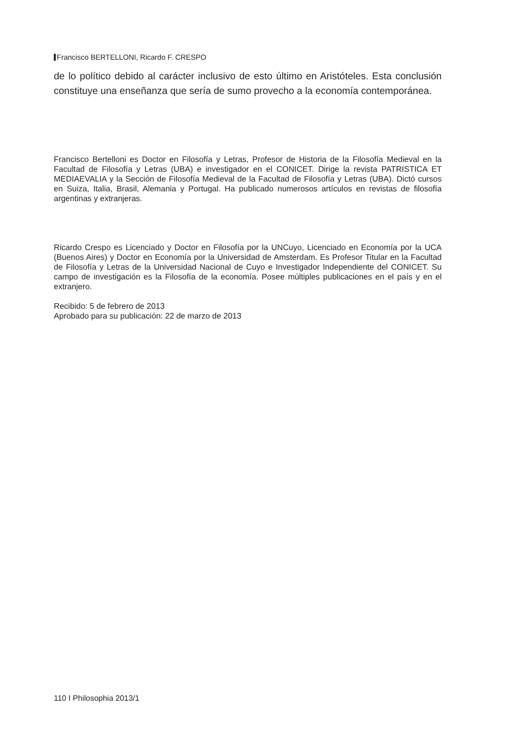Francisco BERTELLONI, Ricardo F. CRESPO
de lo político debido al carácter inclusivo de esto último en Aristóteles. Esta conclusión constituye una enseñanza que sería de sumo provecho a la economía contemporánea.
Francisco Bertelloni es Doctor en Filosofía y Letras, Profesor de Historia de la Filosofía Medieval en la Facultad de Filosofía y Letras (UBA) e investigador en el CONICET. Dirige la revista PATRISTICA ET MEDIAEVALIA y la Sección de Filosofía Medieval de la Facultad de Filosofía y Letras (UBA). Dictó cursos en Suiza, Italia, Brasil, Alemania y Portugal. Ha publicado numerosos artículos en revistas de filosofía argentinas y extranjeras.
Ricardo Crespo es Licenciado y Doctor en Filosofía por la UNCuyo, Licenciado en Economía por la UCA (Buenos Aires) y Doctor en Economía por la Universidad de Amsterdam. Es Profesor Titular en la Facultad de Filosofía y Letras de la Universidad Nacional de Cuyo e Investigador Independiente del CONICET. Su campo de investigación es la Filosofía de la economía. Posee múltiples publicaciones en el país y en el extranjero.
Recibido: 5 de febrero de 2013
Aprobado para su publicación: 22 de marzo de 2013
110 I Philosophia 2013/1